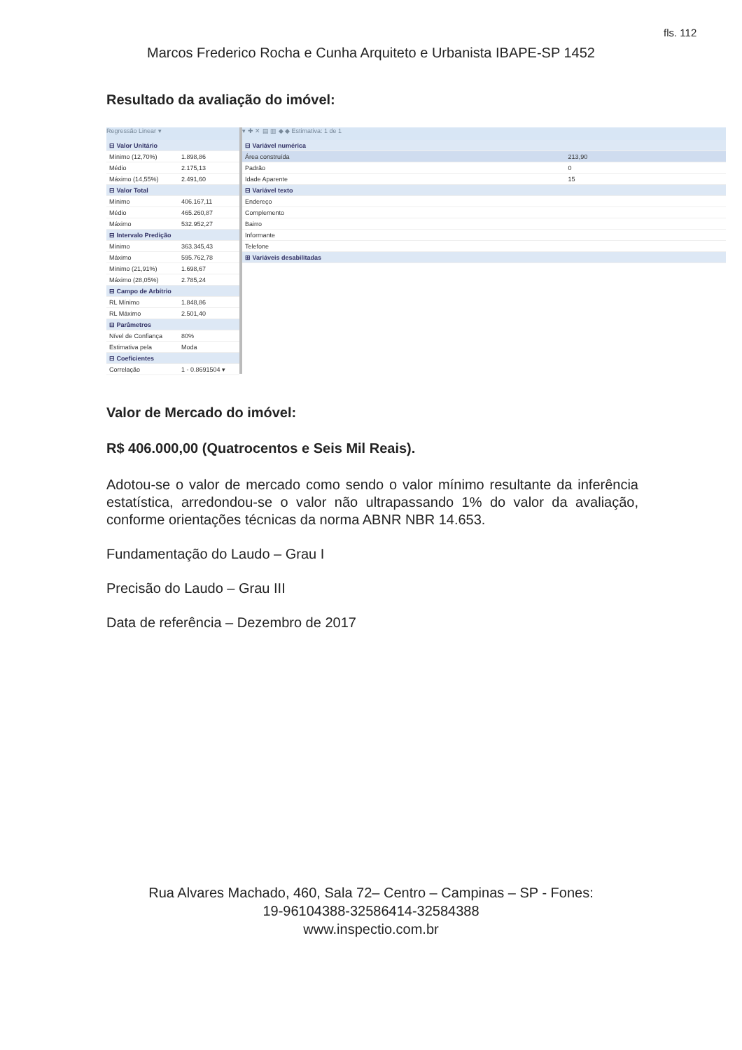fls. 112
Marcos Frederico Rocha e Cunha Arquiteto e Urbanista IBAPE-SP 1452
Resultado da avaliação do imóvel:
Regressão Linear ▾
| ⊟ Valor Unitário | |
| Mínimo (12,70%) | 1.898,86 |
| Médio | 2.175,13 |
| Máximo (14,55%) | 2.491,60 |
| ⊟ Valor Total | |
| Mínimo | 406.167,11 |
| Médio | 465.260,87 |
| Máximo | 532.952,27 |
| ⊟ Intervalo Predição | |
| Mínimo | 363.345,43 |
| Máximo | 595.762,78 |
| Mínimo (21,91%) | 1.698,67 |
| Máximo (28,05%) | 2.785,24 |
| ⊟ Campo de Arbítrio | |
| RL Mínimo | 1.848,86 |
| RL Máximo | 2.501,40 |
| ⊟ Parâmetros | |
| Nível de Confiança | 80% |
| Estimativa pela | Moda |
| ⊟ Coeficientes | |
| Correlação | 1 - 0.8691504 ▾ |
▾ ✚ ✕ ▤ ▥ ◆ ◆ Estimativa: 1 de 1
| ⊟ Variável numérica | |
| Área construída | 213,90 |
| Padrão | 0 |
| Idade Aparente | 15 |
| ⊟ Variável texto | |
| Endereço | |
| Complemento | |
| Bairro | |
| Informante | |
| Telefone | |
| ⊞ Variáveis desabilitadas | |
Valor de Mercado do imóvel:
R$ 406.000,00 (Quatrocentos e Seis Mil Reais).
Adotou-se o valor de mercado como sendo o valor mínimo resultante da inferência estatística, arredondou-se o valor não ultrapassando 1% do valor da avaliação, conforme orientações técnicas da norma ABNR NBR 14.653.
Fundamentação do Laudo – Grau I
Precisão do Laudo – Grau III
Data de referência – Dezembro de 2017
Rua Alvares Machado, 460, Sala 72– Centro – Campinas – SP - Fones:
19-96104388-32586414-32584388
www.inspectio.com.br